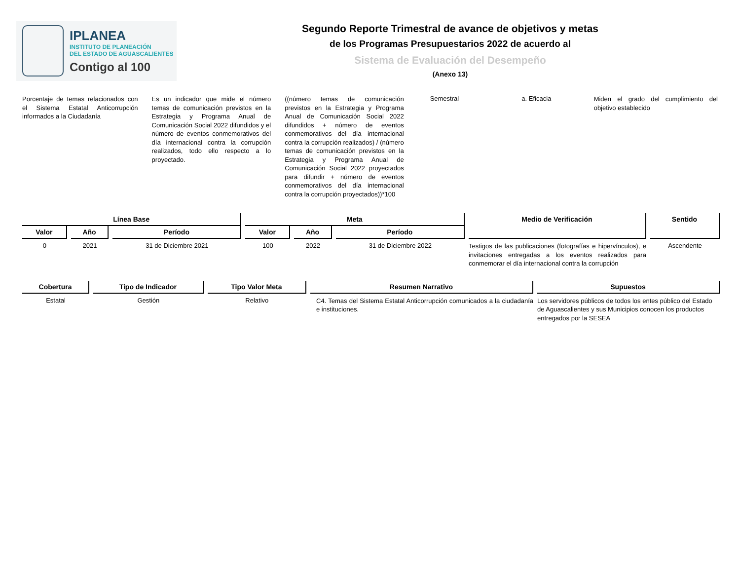IPLANEA
INSTITUTO DE PLANEACIÓN
DEL ESTADO DE AGUASCALIENTES
Contigo al 100
Segundo Reporte Trimestral de avance de objetivos y metas
de los Programas Presupuestarios 2022 de acuerdo al
Sistema de Evaluación del Desempeño
(Anexo 13)
Porcentaje de temas relacionados con el Sistema Estatal Anticorrupción informados a la Ciudadanía
Es un indicador que mide el número temas de comunicación previstos en la Estrategia y Programa Anual de Comunicación Social 2022 difundidos y el número de eventos conmemorativos del día internacional contra la corrupción realizados, todo ello respecto a lo proyectado.
((número temas de comunicación previstos en la Estrategia y Programa Anual de Comunicación Social 2022 difundidos + número de eventos conmemorativos del día internacional contra la corrupción realizados) / (número temas de comunicación previstos en la Estrategia y Programa Anual de Comunicación Social 2022 proyectados para difundir + número de eventos conmemorativos del día internacional contra la corrupción proyectados))*100
Semestral a. Eficacia
Miden el grado del cumplimiento del objetivo establecido
| Línea Base | | | Meta | | | Medio de Verificación | Sentido |
| --- | --- | --- | --- | --- | --- | --- | --- |
| Valor | Año | Período | Valor | Año | Período | | |
| 0 | 2021 | 31 de Diciembre 2021 | 100 | 2022 | 31 de Diciembre 2022 | Testigos de las publicaciones (fotografías e hipervínculos), e invitaciones entregadas a los eventos realizados para conmemorar el día internacional contra la corrupción | Ascendente |
| Cobertura | Tipo de Indicador | Tipo Valor Meta | Resumen Narrativo | Supuestos |
| --- | --- | --- | --- | --- |
| Estatal | Gestión | Relativo | C4. Temas del Sistema Estatal Anticorrupción comunicados a la ciudadanía e instituciones. | Los servidores públicos de todos los entes público del Estado de Aguascalientes y sus Municipios conocen los productos entregados por la SESEA |